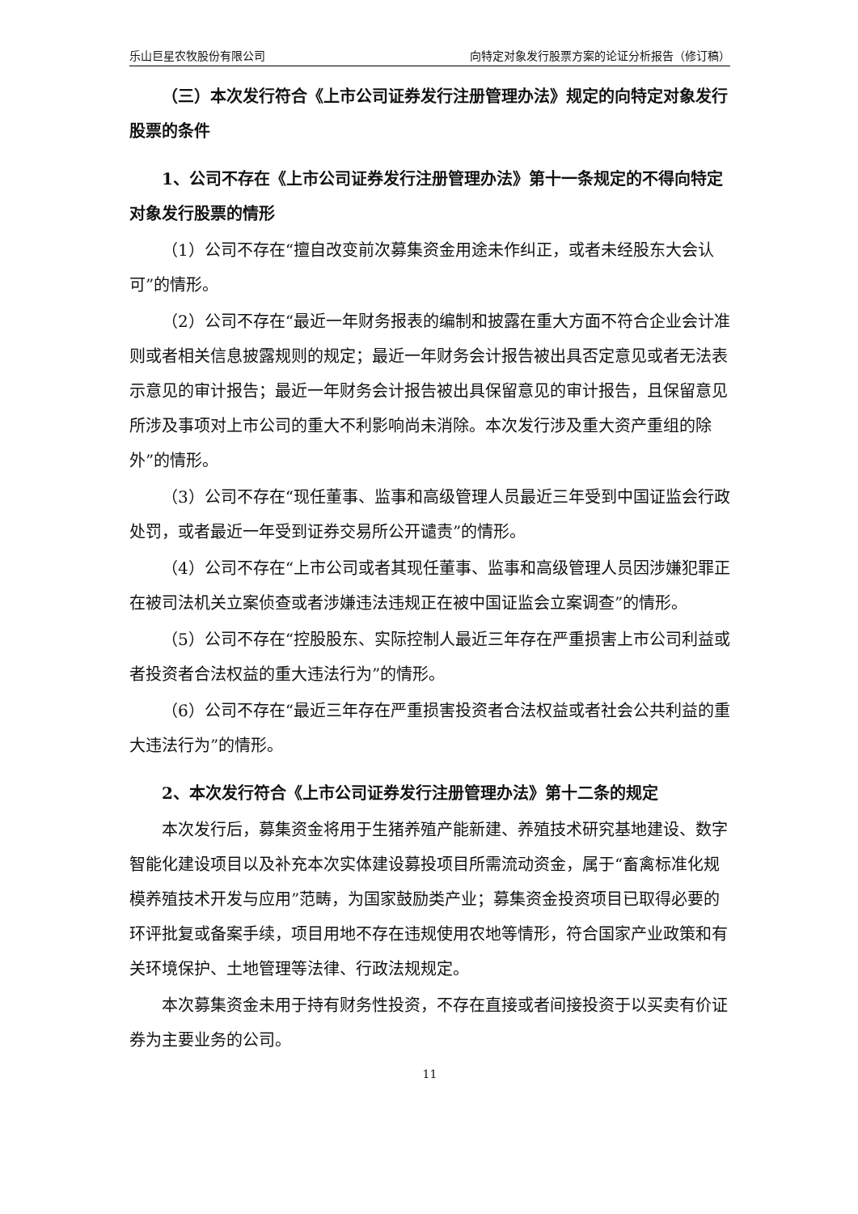乐山巨星农牧股份有限公司 向特定对象发行股票方案的论证分析报告（修订稿）
（三）本次发行符合《上市公司证券发行注册管理办法》规定的向特定对象发行股票的条件
1、公司不存在《上市公司证券发行注册管理办法》第十一条规定的不得向特定对象发行股票的情形
（1）公司不存在“擅自改变前次募集资金用途未作纠正，或者未经股东大会认可”的情形。
（2）公司不存在“最近一年财务报表的编制和披露在重大方面不符合企业会计准则或者相关信息披露规则的规定；最近一年财务会计报告被出具否定意见或者无法表示意见的审计报告；最近一年财务会计报告被出具保留意见的审计报告，且保留意见所涉及事项对上市公司的重大不利影响尚未消除。本次发行涉及重大资产重组的除外”的情形。
（3）公司不存在“现任董事、监事和高级管理人员最近三年受到中国证监会行政处罚，或者最近一年受到证券交易所公开谴责”的情形。
（4）公司不存在“上市公司或者其现任董事、监事和高级管理人员因涉嫌犯罪正在被司法机关立案侦查或者涉嫌违法违规正在被中国证监会立案调查”的情形。
（5）公司不存在“控股股东、实际控制人最近三年存在严重损害上市公司利益或者投资者合法权益的重大违法行为”的情形。
（6）公司不存在“最近三年存在严重损害投资者合法权益或者社会公共利益的重大违法行为”的情形。
2、本次发行符合《上市公司证券发行注册管理办法》第十二条的规定
本次发行后，募集资金将用于生猪养殖产能新建、养殖技术研究基地建设、数字智能化建设项目以及补充本次实体建设募投项目所需流动资金，属于“畜禽标准化规模养殖技术开发与应用”范畴，为国家鼓励类产业；募集资金投资项目已取得必要的环评批复或备案手续，项目用地不存在违规使用农地等情形，符合国家产业政策和有关环境保护、土地管理等法律、行政法规规定。
本次募集资金未用于持有财务性投资，不存在直接或者间接投资于以买卖有价证券为主要业务的公司。
11